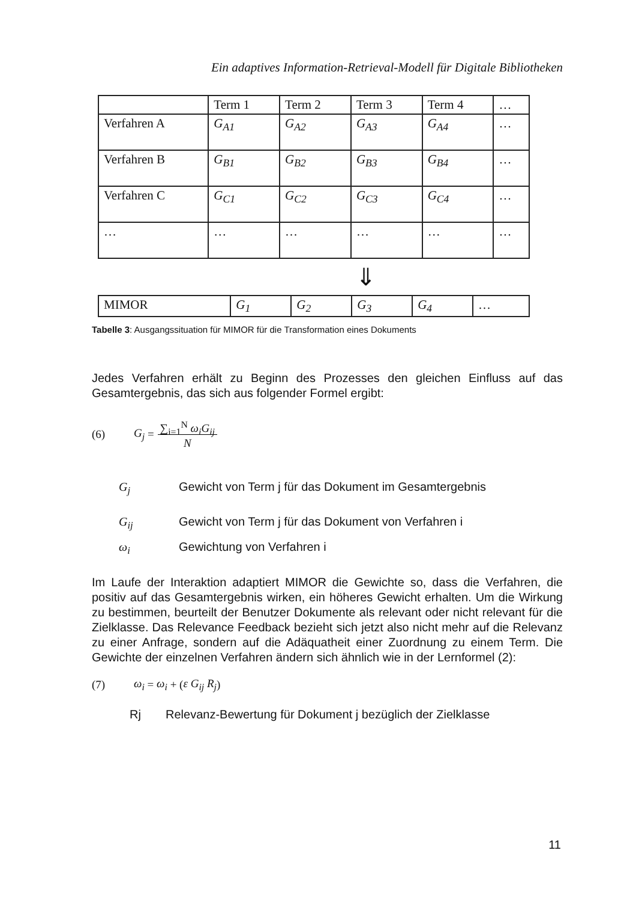Ein adaptives Information-Retrieval-Modell für Digitale Bibliotheken
| | Term 1 | Term 2 | Term 3 | Term 4 | … |
| Verfahren A | G<sub>A1</sub> | G<sub>A2</sub> | G<sub>A3</sub> | G<sub>A4</sub> | … |
| Verfahren B | G<sub>B1</sub> | G<sub>B2</sub> | G<sub>B3</sub> | G<sub>B4</sub> | … |
| Verfahren C | G<sub>C1</sub> | G<sub>C2</sub> | G<sub>C3</sub> | G<sub>C4</sub> | … |
| … | … | … | … | … | … |
⇓
| MIMOR | G<sub>1</sub> | G<sub>2</sub> | G<sub>3</sub> | G<sub>4</sub> | … |
Tabelle 3: Ausgangssituation für MIMOR für die Transformation eines Dokuments
Jedes Verfahren erhält zu Beginn des Prozesses den gleichen Einfluss auf das Gesamtergebnis, das sich aus folgender Formel ergibt:
(6) G<sub>j</sub> = ∑<sub>i=1</sub><sup>N</sup> ω<sub>i</sub>G<sub>ij</sub>
N
G<sub>j</sub> Gewicht von Term j für das Dokument im Gesamtergebnis
G<sub>ij</sub> Gewicht von Term j für das Dokument von Verfahren i
ω<sub>i</sub> Gewichtung von Verfahren i
Im Laufe der Interaktion adaptiert MIMOR die Gewichte so, dass die Verfahren, die positiv auf das Gesamtergebnis wirken, ein höheres Gewicht erhalten. Um die Wirkung zu bestimmen, beurteilt der Benutzer Dokumente als relevant oder nicht relevant für die Zielklasse. Das Relevance Feedback bezieht sich jetzt also nicht mehr auf die Relevanz zu einer Anfrage, sondern auf die Adäquatheit einer Zuordnung zu einem Term. Die Gewichte der einzelnen Verfahren ändern sich ähnlich wie in der Lernformel (2):
(7) ω<sub>i</sub> = ω<sub>i</sub> + (ε G<sub>ij</sub> R<sub>j</sub>)
Rj Relevanz-Bewertung für Dokument j bezüglich der Zielklasse
11